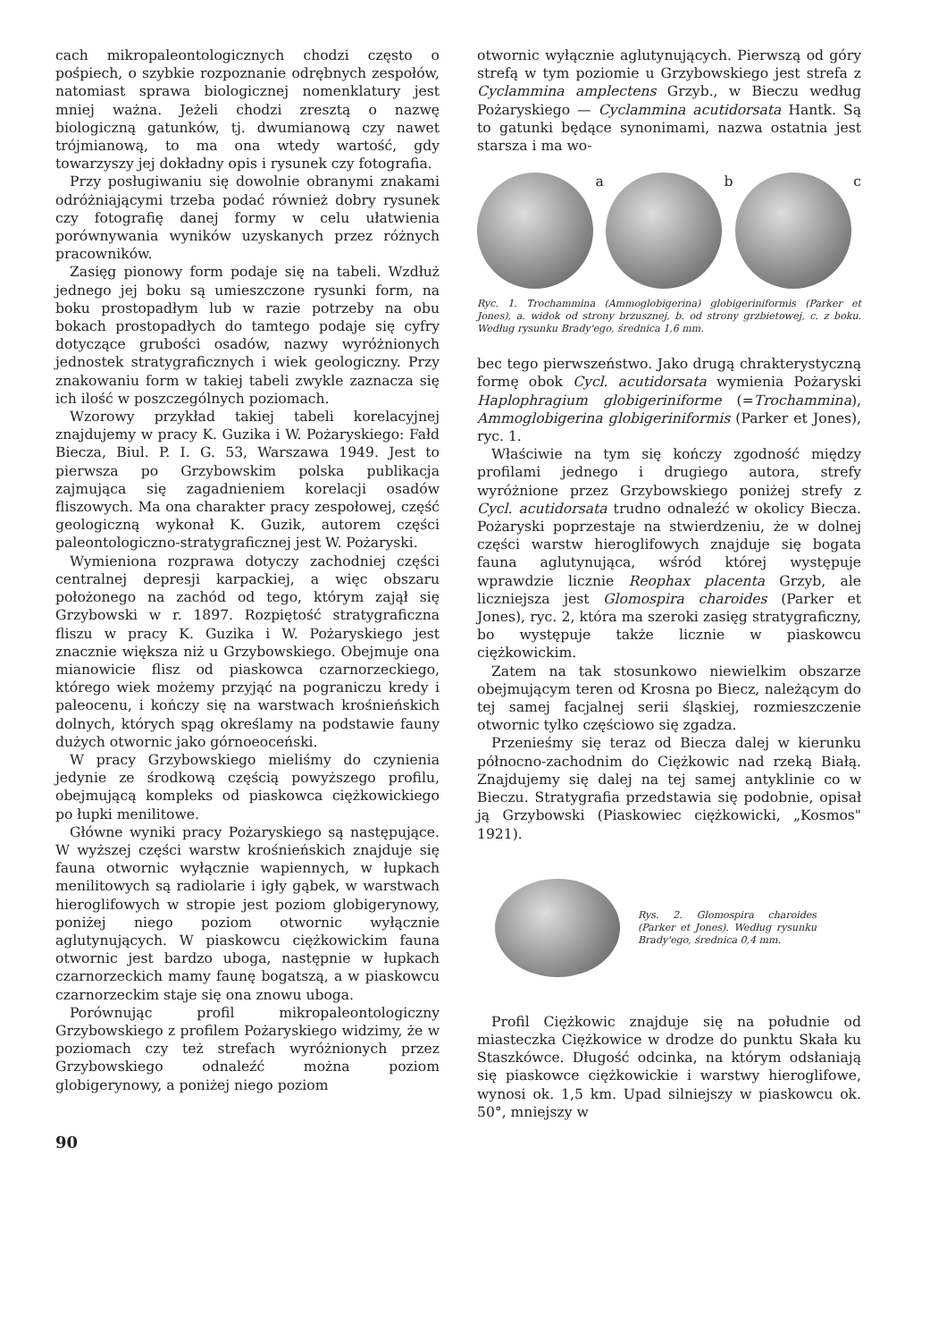cach mikropaleontologicznych chodzi często o pośpiech, o szybkie rozpoznanie odrębnych zespołów, natomiast sprawa biologicznej nomenklatury jest mniej ważna. Jeżeli chodzi zresztą o nazwę biologiczną gatunków, tj. dwumianową czy nawet trójmianową, to ma ona wtedy wartość, gdy towarzyszy jej dokładny opis i rysunek czy fotografia.
Przy posługiwaniu się dowolnie obranymi znakami odróżniającymi trzeba podać również dobry rysunek czy fotografię danej formy w celu ułatwienia porównywania wyników uzyskanych przez różnych pracowników.
Zasięg pionowy form podaje się na tabeli. Wzdłuż jednego jej boku są umieszczone rysunki form, na boku prostopadłym lub w razie potrzeby na obu bokach prostopadłych do tamtego podaje się cyfry dotyczące grubości osadów, nazwy wyróżnionych jednostek stratygraficznych i wiek geologiczny. Przy znakowaniu form w takiej tabeli zwykle zaznacza się ich ilość w poszczególnych poziomach.
Wzorowy przykład takiej tabeli korelacyjnej znajdujemy w pracy K. Guzika i W. Pożaryskiego: Fałd Biecza, Biul. P. I. G. 53, Warszawa 1949. Jest to pierwsza po Grzybowskim polska publikacja zajmująca się zagadnieniem korelacji osadów fliszowych. Ma ona charakter pracy zespołowej, część geologiczną wykonał K. Guzik, autorem części paleontologiczno-stratygraficznej jest W. Pożaryski.
Wymieniona rozprawa dotyczy zachodniej części centralnej depresji karpackiej, a więc obszaru położonego na zachód od tego, którym zajął się Grzybowski w r. 1897. Rozpiętość stratygraficzna fliszu w pracy K. Guzika i W. Pożaryskiego jest znacznie większa niż u Grzybowskiego. Obejmuje ona mianowicie flisz od piaskowca czarnorzeckiego, którego wiek możemy przyjąć na pograniczu kredy i paleocenu, i kończy się na warstwach krośnieńskich dolnych, których spąg określamy na podstawie fauny dużych otwornic jako górnoeoceński.
W pracy Grzybowskiego mieliśmy do czynienia jedynie ze środkową częścią powyższego profilu, obejmującą kompleks od piaskowca ciężkowickiego po łupki menilitowe.
Główne wyniki pracy Pożaryskiego są następujące. W wyższej części warstw krośnieńskich znajduje się fauna otwornic wyłącznie wapiennych, w łupkach menilitowych są radiolarie i igły gąbek, w warstwach hieroglifowych w stropie jest poziom globigerynowy, poniżej niego poziom otwornic wyłącznie aglutynujących. W piaskowcu ciężkowickim fauna otwornic jest bardzo uboga, następnie w łupkach czarnorzeckich mamy faunę bogatszą, a w piaskowcu czarnorzeckim staje się ona znowu uboga.
Porównując profil mikropaleontologiczny Grzybowskiego z profilem Pożaryskiego widzimy, że w poziomach czy też strefach wyróżnionych przez Grzybowskiego odnaleźć można poziom globigerynowy, a poniżej niego poziom
90
otwornic wyłącznie aglutynujących. Pierwszą od góry strefą w tym poziomie u Grzybowskiego jest strefa z Cyclammina amplectens Grzyb., w Bieczu według Pożaryskiego — Cyclammina acutidorsata Hantk. Są to gatunki będące synonimami, nazwa ostatnia jest starsza i ma wo-
a b c
Ryc. 1. Trochammina (Ammoglobigerina) globigeriniformis (Parker et Jones), a. widok od strony brzusznej, b. od strony grzbietowej, c. z boku. Według rysunku Brady'ego, średnica 1,6 mm.
bec tego pierwszeństwo. Jako drugą chrakterystyczną formę obok Cycl. acutidorsata wymienia Pożaryski Haplophragium globigeriniforme (=Trochammina), Ammoglobigerina globigeriniformis (Parker et Jones), ryc. 1.
Właściwie na tym się kończy zgodność między profilami jednego i drugiego autora, strefy wyróżnione przez Grzybowskiego poniżej strefy z Cycl. acutidorsata trudno odnaleźć w okolicy Biecza. Pożaryski poprzestaje na stwierdzeniu, że w dolnej części warstw hieroglifowych znajduje się bogata fauna aglutynująca, wśród której występuje wprawdzie licznie Reophax placenta Grzyb, ale liczniejsza jest Glomospira charoides (Parker et Jones), ryc. 2, która ma szeroki zasięg stratygraficzny, bo występuje także licznie w piaskowcu ciężkowickim.
Zatem na tak stosunkowo niewielkim obszarze obejmującym teren od Krosna po Biecz, należącym do tej samej facjalnej serii śląskiej, rozmieszczenie otwornic tylko częściowo się zgadza.
Przenieśmy się teraz od Biecza dalej w kierunku północno-zachodnim do Ciężkowic nad rzeką Białą. Znajdujemy się dalej na tej samej antyklinie co w Bieczu. Stratygrafia przedstawia się podobnie, opisał ją Grzybowski (Piaskowiec ciężkowicki, „Kosmos" 1921).
Rys. 2. Glomospira charoides (Parker et Jones). Według rysunku Brady'ego, średnica 0,4 mm.
Profil Ciężkowic znajduje się na południe od miasteczka Ciężkowice w drodze do punktu Skała ku Staszkówce. Długość odcinka, na którym odsłaniają się piaskowce ciężkowickie i warstwy hieroglifowe, wynosi ok. 1,5 km. Upad silniejszy w piaskowcu ok. 50°, mniejszy w